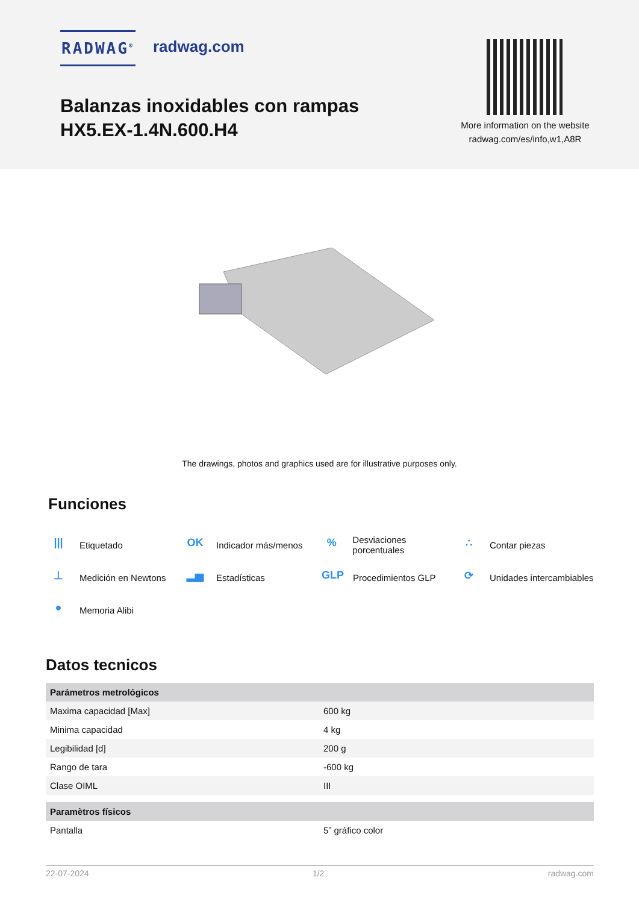RADWAG<sup>®</sup> radwag.com
Balanzas inoxidables con rampas HX5.EX-1.4N.600.H4
More information on the website radwag.com/es/info,w1,A8R
The drawings, photos and graphics used are for illustrative purposes only.
Funciones
||| Etiquetado
OK Indicador más/menos
% Desviaciones porcentuales
∴ Contar piezas
⊥ Medición en Newtons
▂▅ Estadísticas
GLP Procedimientos GLP
⟳ Unidades intercambiables
● Memoria Alibi
Datos tecnicos
| Parámetros metrológicos | |
| --- | --- |
| Maxima capacidad [Max] | 600 kg |
| Minima capacidad | 4 kg |
| Legibilidad [d] | 200 g |
| Rango de tara | -600 kg |
| Clase OIML | III |
| Paramètros físicos | |
| Pantalla | 5” gráfico color |
22-07-2024 1/2 radwag.com